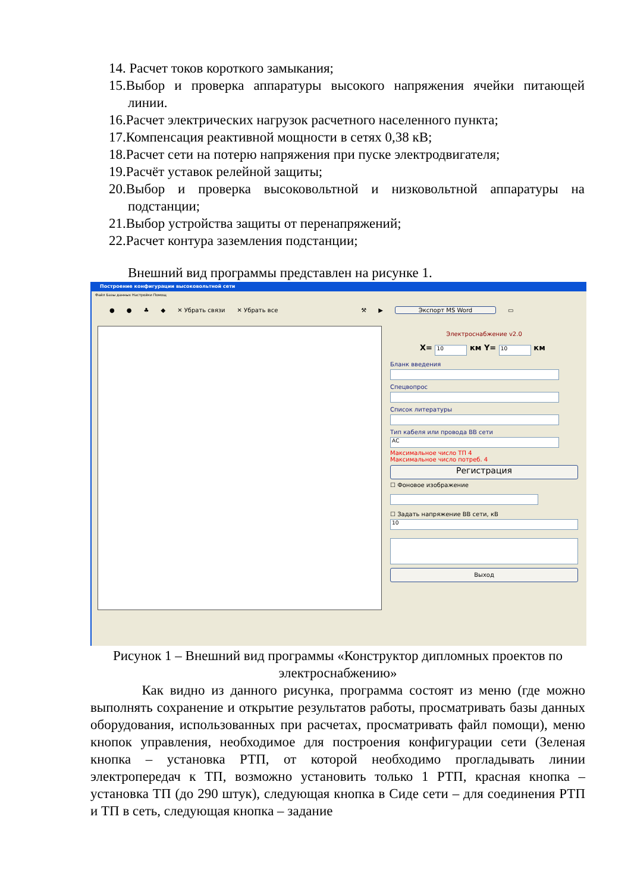14. Расчет токов короткого замыкания;
15.Выбор и проверка аппаратуры высокого напряжения ячейки питающей линии.
16.Расчет электрических нагрузок расчетного населенного пункта;
17.Компенсация реактивной мощности в сетях 0,38 кВ;
18.Расчет сети на потерю напряжения при пуске электродвигателя;
19.Расчёт уставок релейной защиты;
20.Выбор и проверка высоковольтной и низковольтной аппаратуры на подстанции;
21.Выбор устройства защиты от перенапряжений;
22.Расчет контура заземления подстанции;
Внешний вид программы представлен на рисунке 1.
Построение конфигурации высоковольтной сети
Файл Базы данных Настройки Помощ
● ● ♣ ◆ ✕ Убрать связи ✕ Убрать все ⚒ ▶ Экспорт MS Word ▭
Электроснабжение v2.0
X= 10 км Y= 10 км
Бланк введения
Спецвопрос
Список литературы
Тип кабеля или провода ВВ сети
АС
Максимальное число ТП 4
Максимальное число потреб. 4
Регистрация
☐ Фоновое изображение
☐ Задать напряжение ВВ сети, кВ
10
Выход
Рисунок 1 – Внешний вид программы «Конструктор дипломных проектов по электроснабжению»
Как видно из данного рисунка, программа состоят из меню (где можно выполнять сохранение и открытие результатов работы, просматривать базы данных оборудования, использованных при расчетах, просматривать файл помощи), меню кнопок управления, необходимое для построения конфигурации сети (Зеленая кнопка – установка РТП, от которой необходимо прогладывать линии электропередач к ТП, возможно установить только 1 РТП, красная кнопка – установка ТП (до 290 штук), следующая кнопка в Сиде сети – для соединения РТП и ТП в сеть, следующая кнопка – задание